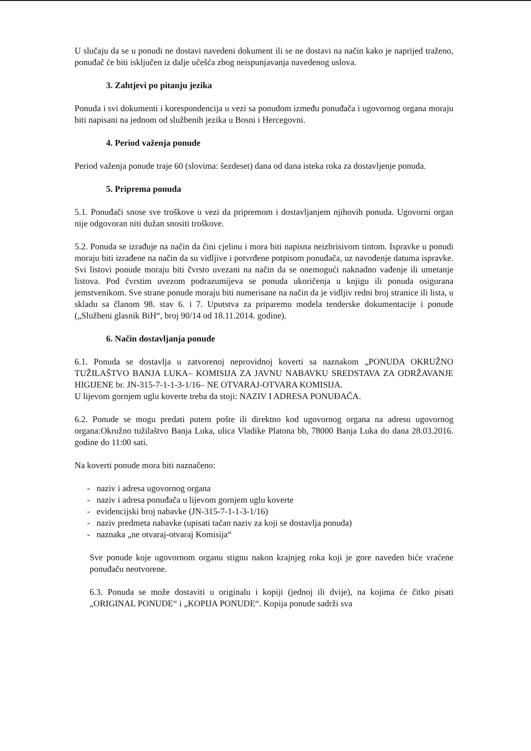U slučaju da se u ponudi ne dostavi navedeni dokument ili se ne dostavi na način kako je naprijed traženo, ponuđač će biti isključen iz dalje učešća zbog neispunjavanja navedenog uslova.
3. Zahtjevi po pitanju jezika
Ponuda i svi dokumenti i korespondencija u vezi sa ponudom između ponuđača i ugovornog organa moraju biti napisani na jednom od službenih jezika u Bosni i Hercegovni.
4. Period važenja ponude
Period važenja ponude traje 60 (slovima: šezdeset) dana od dana isteka roka za dostavljenje ponuda.
5. Priprema ponuda
5.1. Ponuđači snose sve troškove u vezi da pripremom i dostavljanjem njihovih ponuda. Ugovorni organ nije odgovoran niti dužan snositi troškove.
5.2. Ponuda se izrađuje na način da čini cjelinu i mora biti napisna neizbrisivom tintom. Ispravke u ponudi moraju biti izrađene na način da su vidljive i potvrđene potpisom ponuđača, uz navođenje datuma ispravke. Svi listovi ponude moraju biti čvrsto uvezani na način da se onemogući naknadno vađenje ili umetanje listova. Pod čvrstim uvezom podrazumijeva se ponuda ukoričenja u knjigu ili ponuda osigurana jemstvenikom. Sve strane ponude moraju biti numerisane na način da je vidljiv redni broj stranice ili lista, u skladu sa članom 98. stav 6. i 7. Uputstva za priparemu modela tenderske dokumentacije i ponude („Službeni glasnik BiH“, broj 90/14 od 18.11.2014. godine).
6. Način dostavljanja ponude
6.1. Ponuda se dostavlja u zatvorenoj neprovidnoj koverti sa naznakom „PONUDA OKRUŽNO TUŽILAŠTVO BANJA LUKA– KOMISIJA ZA JAVNU NABAVKU SREDSTAVA ZA ODRŽAVANJE HIGIJENE br. JN-315-7-1-1-3-1/16– NE OTVARAJ-OTVARA KOMISIJA.
U lijevom gornjem uglu koverte treba da stoji: NAZIV I ADRESA PONUĐAČA.
6.2. Ponude se mogu predati putem pošte ili direktno kod ugovornog organa na adresu ugovornog organa:Okružno tužilaštvo Banja Luka, ulica Vladike Platona bb, 78000 Banja Luka do dana 28.03.2016. godine do 11:00 sati.
Na koverti ponude mora biti naznačeno:
- naziv i adresa ugovornog organa
- naziv i adresa ponuđača u lijevom gornjem uglu koverte
- evidencijski broj nabavke (JN-315-7-1-1-3-1/16)
- naziv predmeta nabavke (upisati tačan naziv za koji se dostavlja ponuda)
- naznaka „ne otvaraj-otvaraj Komisija“
Sve ponude koje ugovornom organu stignu nakon krajnjeg roka koji je gore naveden biće vraćene ponuđaču neotvorene.
6.3. Ponuda se može dostaviti u originalu i kopiji (jednoj ili dvije), na kojima će čitko pisati „ORIGINAL PONUDE“ i „KOPIJA PONUDE“. Kopija ponude sadrži sva